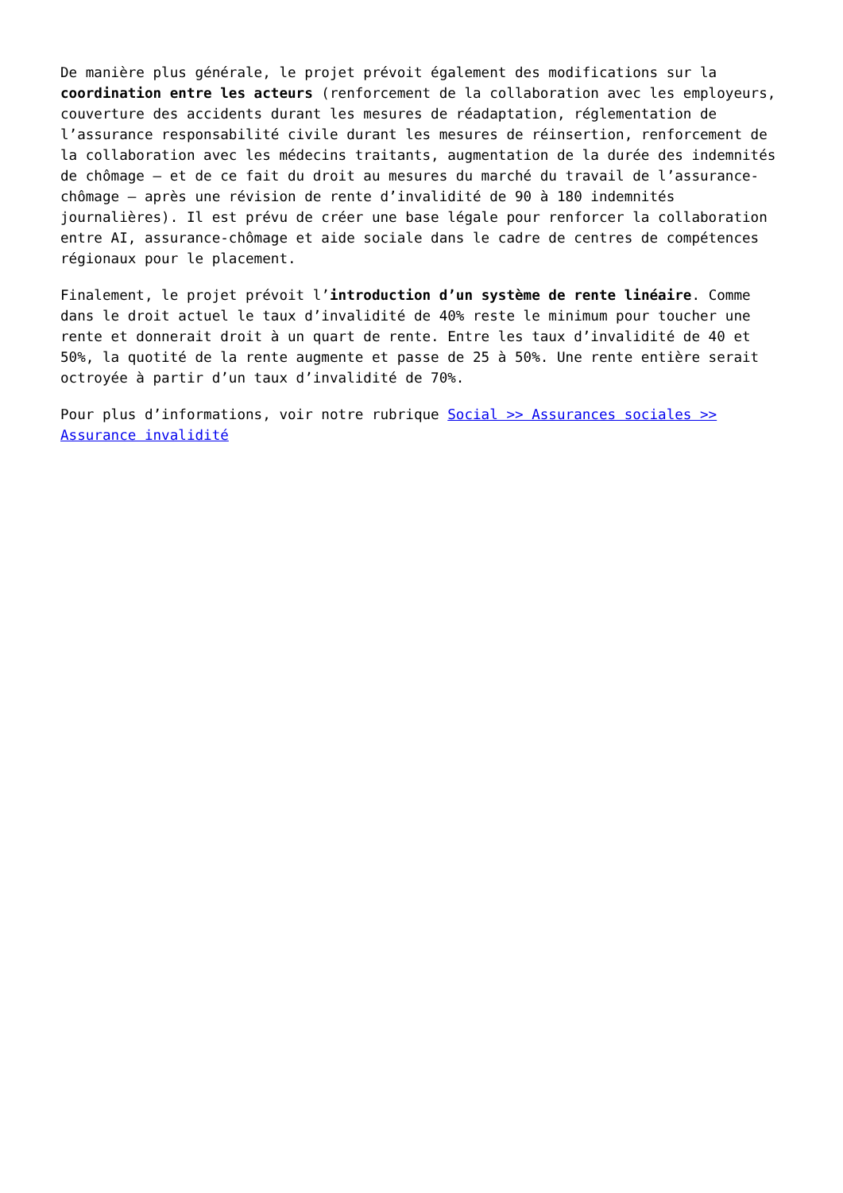De manière plus générale, le projet prévoit également des modifications sur la coordination entre les acteurs (renforcement de la collaboration avec les employeurs, couverture des accidents durant les mesures de réadaptation, réglementation de l’assurance responsabilité civile durant les mesures de réinsertion, renforcement de la collaboration avec les médecins traitants, augmentation de la durée des indemnités de chômage – et de ce fait du droit au mesures du marché du travail de l’assurance-chômage – après une révision de rente d’invalidité de 90 à 180 indemnités journalières). Il est prévu de créer une base légale pour renforcer la collaboration entre AI, assurance-chômage et aide sociale dans le cadre de centres de compétences régionaux pour le placement.
Finalement, le projet prévoit l’introduction d’un système de rente linéaire. Comme dans le droit actuel le taux d’invalidité de 40% reste le minimum pour toucher une rente et donnerait droit à un quart de rente. Entre les taux d’invalidité de 40 et 50%, la quotité de la rente augmente et passe de 25 à 50%. Une rente entière serait octroyée à partir d’un taux d’invalidité de 70%.
Pour plus d’informations, voir notre rubrique Social >> Assurances sociales >> Assurance invalidité